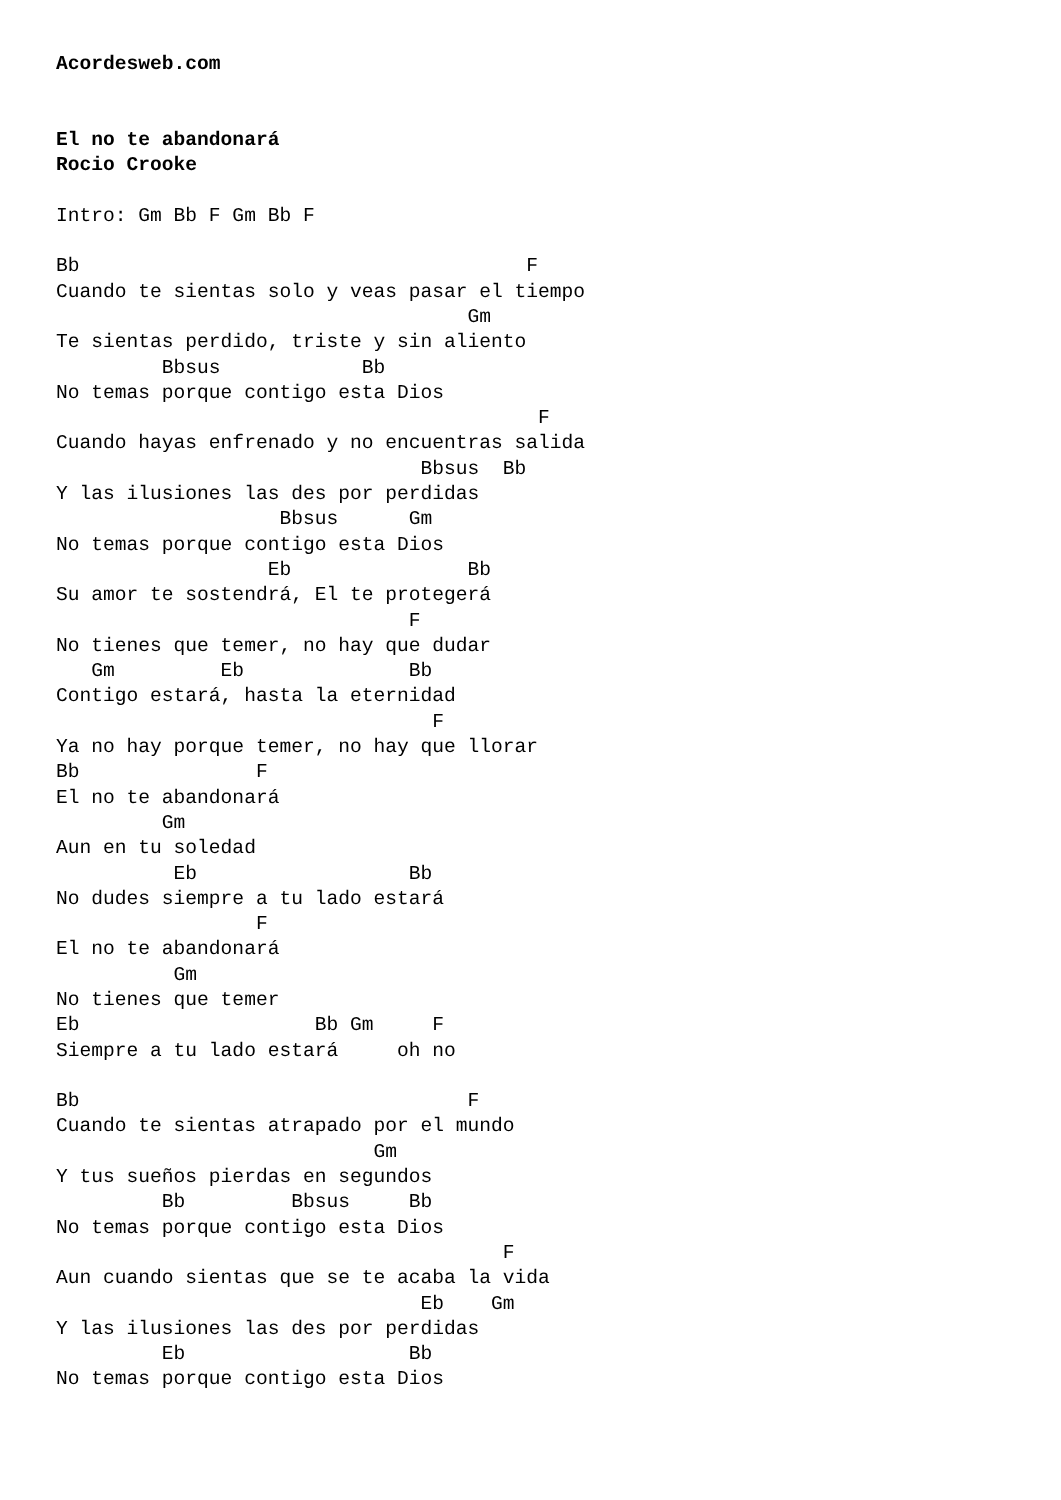Acordesweb.com


El no te abandonará
Rocio Crooke

Intro: Gm Bb F Gm Bb F

Bb                                      F
Cuando te sientas solo y veas pasar el tiempo
                                   Gm
Te sientas perdido, triste y sin aliento
         Bbsus            Bb
No temas porque contigo esta Dios
                                         F
Cuando hayas enfrenado y no encuentras salida
                               Bbsus  Bb
Y las ilusiones las des por perdidas
                   Bbsus      Gm
No temas porque contigo esta Dios
                  Eb               Bb
Su amor te sostendrá, El te protegerá
                              F
No tienes que temer, no hay que dudar
   Gm         Eb              Bb
Contigo estará, hasta la eternidad
                                F
Ya no hay porque temer, no hay que llorar
Bb               F
El no te abandonará
         Gm
Aun en tu soledad
          Eb                  Bb
No dudes siempre a tu lado estará
                 F
El no te abandonará
          Gm
No tienes que temer
Eb                    Bb Gm     F
Siempre a tu lado estará     oh no

Bb                                 F
Cuando te sientas atrapado por el mundo
                           Gm
Y tus sueños pierdas en segundos
         Bb         Bbsus     Bb
No temas porque contigo esta Dios
                                      F
Aun cuando sientas que se te acaba la vida
                               Eb    Gm
Y las ilusiones las des por perdidas
         Eb                   Bb
No temas porque contigo esta Dios